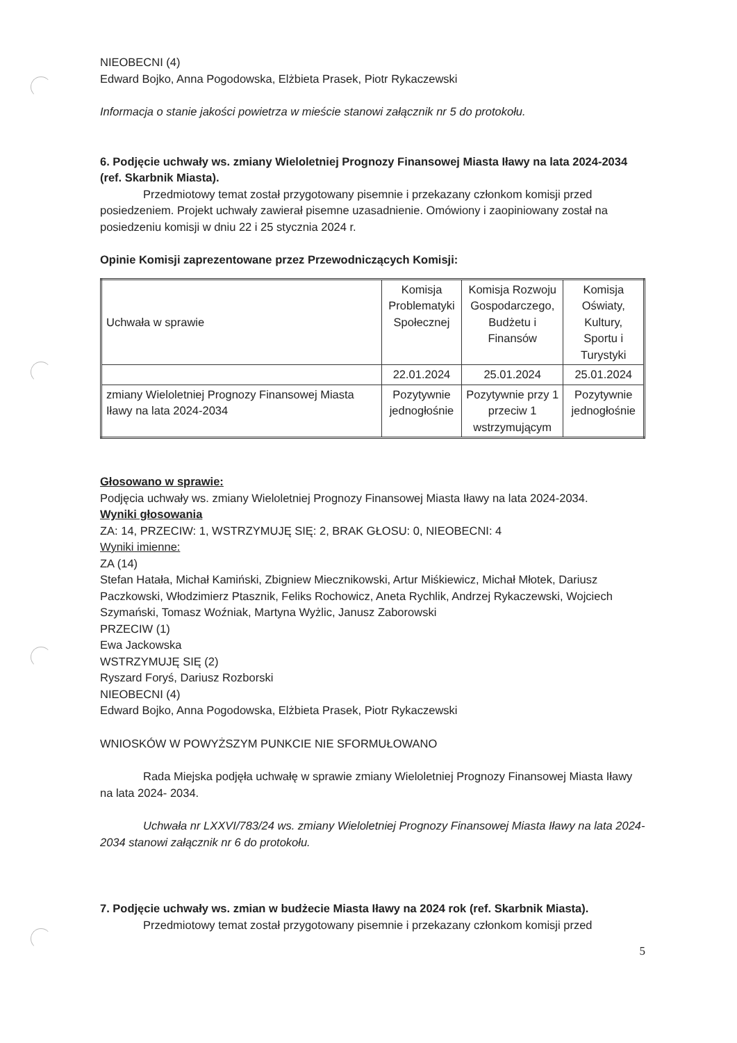NIEOBECNI (4)
Edward Bojko, Anna Pogodowska, Elżbieta Prasek, Piotr Rykaczewski
Informacja o stanie jakości powietrza w mieście stanowi załącznik nr 5 do protokołu.
6. Podjęcie uchwały ws. zmiany Wieloletniej Prognozy Finansowej Miasta Iławy na lata 2024-2034 (ref. Skarbnik Miasta).
Przedmiotowy temat został przygotowany pisemnie i przekazany członkom komisji przed posiedzeniem. Projekt uchwały zawierał pisemne uzasadnienie. Omówiony i zaopiniowany został na posiedzeniu komisji w dniu 22 i 25 stycznia 2024 r.
Opinie Komisji zaprezentowane przez Przewodniczących Komisji:
| Uchwała w sprawie | Komisja Problematyki Społecznej | Komisja Rozwoju Gospodarczego, Budżetu i Finansów | Komisja Oświaty, Kultury, Sportu i Turystyki |
| | 22.01.2024 | 25.01.2024 | 25.01.2024 |
| zmiany Wieloletniej Prognozy Finansowej Miasta Iławy na lata 2024-2034 | Pozytywnie jednogłośnie | Pozytywnie przy 1 przeciw 1 wstrzymującym | Pozytywnie jednogłośnie |
Głosowano w sprawie:
Podjęcia uchwały ws. zmiany Wieloletniej Prognozy Finansowej Miasta Iławy na lata 2024-2034.
Wyniki głosowania
ZA: 14, PRZECIW: 1, WSTRZYMUJĘ SIĘ: 2, BRAK GŁOSU: 0, NIEOBECNI: 4
Wyniki imienne:
ZA (14)
Stefan Hatała, Michał Kamiński, Zbigniew Miecznikowski, Artur Miśkiewicz, Michał Młotek, Dariusz Paczkowski, Włodzimierz Ptasznik, Feliks Rochowicz, Aneta Rychlik, Andrzej Rykaczewski, Wojciech Szymański, Tomasz Woźniak, Martyna Wyżlic, Janusz Zaborowski
PRZECIW (1)
Ewa Jackowska
WSTRZYMUJĘ SIĘ (2)
Ryszard Foryś, Dariusz Rozborski
NIEOBECNI (4)
Edward Bojko, Anna Pogodowska, Elżbieta Prasek, Piotr Rykaczewski
WNIOSKÓW W POWYŻSZYM PUNKCIE NIE SFORMUŁOWANO
Rada Miejska podjęła uchwałę w sprawie zmiany Wieloletniej Prognozy Finansowej Miasta Iławy na lata 2024- 2034.
Uchwała nr LXXVI/783/24 ws. zmiany Wieloletniej Prognozy Finansowej Miasta Iławy na lata 2024- 2034 stanowi załącznik nr 6 do protokołu.
7. Podjęcie uchwały ws. zmian w budżecie Miasta Iławy na 2024 rok (ref. Skarbnik Miasta).
Przedmiotowy temat został przygotowany pisemnie i przekazany członkom komisji przed
5